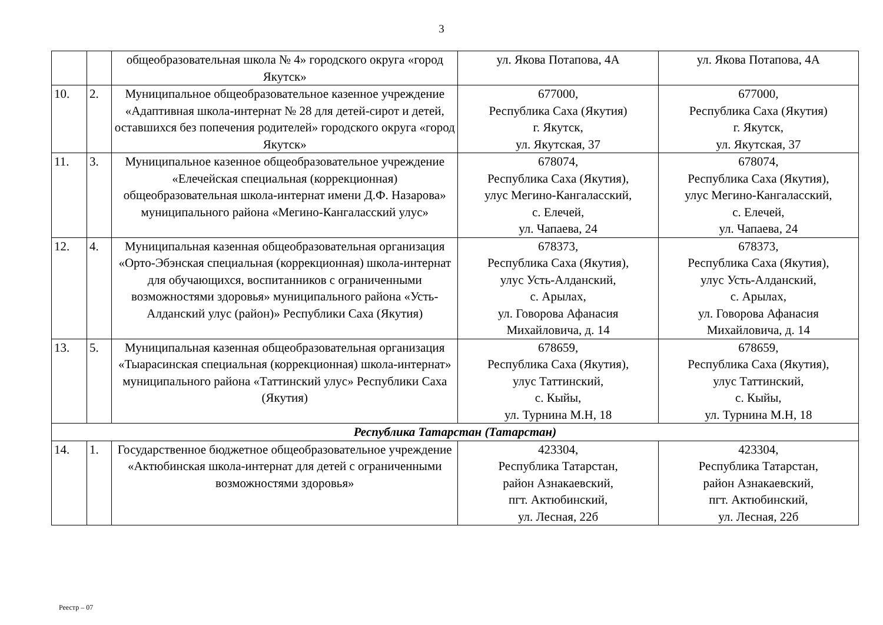3
| | | общеобразовательная школа № 4» городского округа «город Якутск» | ул. Якова Потапова, 4А | ул. Якова Потапова, 4А |
| 10. | 2. | Муниципальное общеобразовательное казенное учреждение «Адаптивная школа-интернат № 28 для детей-сирот и детей, оставшихся без попечения родителей» городского округа «город Якутск» | 677000, Республика Саха (Якутия) г. Якутск, ул. Якутская, 37 | 677000, Республика Саха (Якутия) г. Якутск, ул. Якутская, 37 |
| 11. | 3. | Муниципальное казенное общеобразовательное учреждение «Елечейская специальная (коррекционная) общеобразовательная школа-интернат имени Д.Ф. Назарова» муниципального района «Мегино-Кангаласский улус» | 678074, Республика Саха (Якутия), улус Мегино-Кангаласский, с. Елечей, ул. Чапаева, 24 | 678074, Республика Саха (Якутия), улус Мегино-Кангаласский, с. Елечей, ул. Чапаева, 24 |
| 12. | 4. | Муниципальная казенная общеобразовательная организация «Орто-Эбэнская специальная (коррекционная) школа-интернат для обучающихся, воспитанников с ограниченными возможностями здоровья» муниципального района «Усть-Алданский улус (район)» Республики Саха (Якутия) | 678373, Республика Саха (Якутия), улус Усть-Алданский, с. Арылах, ул. Говорова Афанасия Михайловича, д. 14 | 678373, Республика Саха (Якутия), улус Усть-Алданский, с. Арылах, ул. Говорова Афанасия Михайловича, д. 14 |
| 13. | 5. | Муниципальная казенная общеобразовательная организация «Тыарасинская специальная (коррекционная) школа-интернат» муниципального района «Таттинский улус» Республики Саха (Якутия) | 678659, Республика Саха (Якутия), улус Таттинский, с. Кыйы, ул. Турнина М.Н, 18 | 678659, Республика Саха (Якутия), улус Таттинский, с. Кыйы, ул. Турнина М.Н, 18 |
| Республика Татарстан (Татарстан) | | | | |
| 14. | 1. | Государственное бюджетное общеобразовательное учреждение «Актюбинская школа-интернат для детей с ограниченными возможностями здоровья» | 423304, Республика Татарстан, район Азнакаевский, пгт. Актюбинский, ул. Лесная, 22б | 423304, Республика Татарстан, район Азнакаевский, пгт. Актюбинский, ул. Лесная, 22б |
Реестр – 07